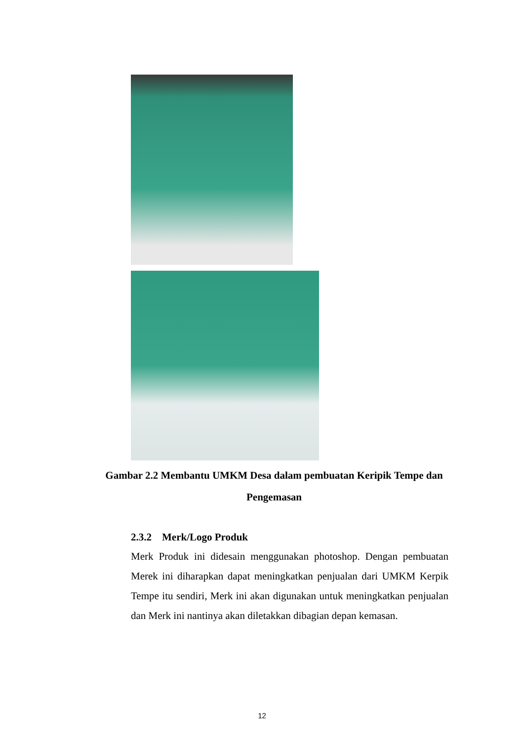Gambar 2.2 Membantu UMKM Desa dalam pembuatan Keripik Tempe dan Pengemasan
2.3.2 Merk/Logo Produk
Merk Produk ini didesain menggunakan photoshop. Dengan pembuatan Merek ini diharapkan dapat meningkatkan penjualan dari UMKM Kerpik Tempe itu sendiri, Merk ini akan digunakan untuk meningkatkan penjualan dan Merk ini nantinya akan diletakkan dibagian depan kemasan.
12